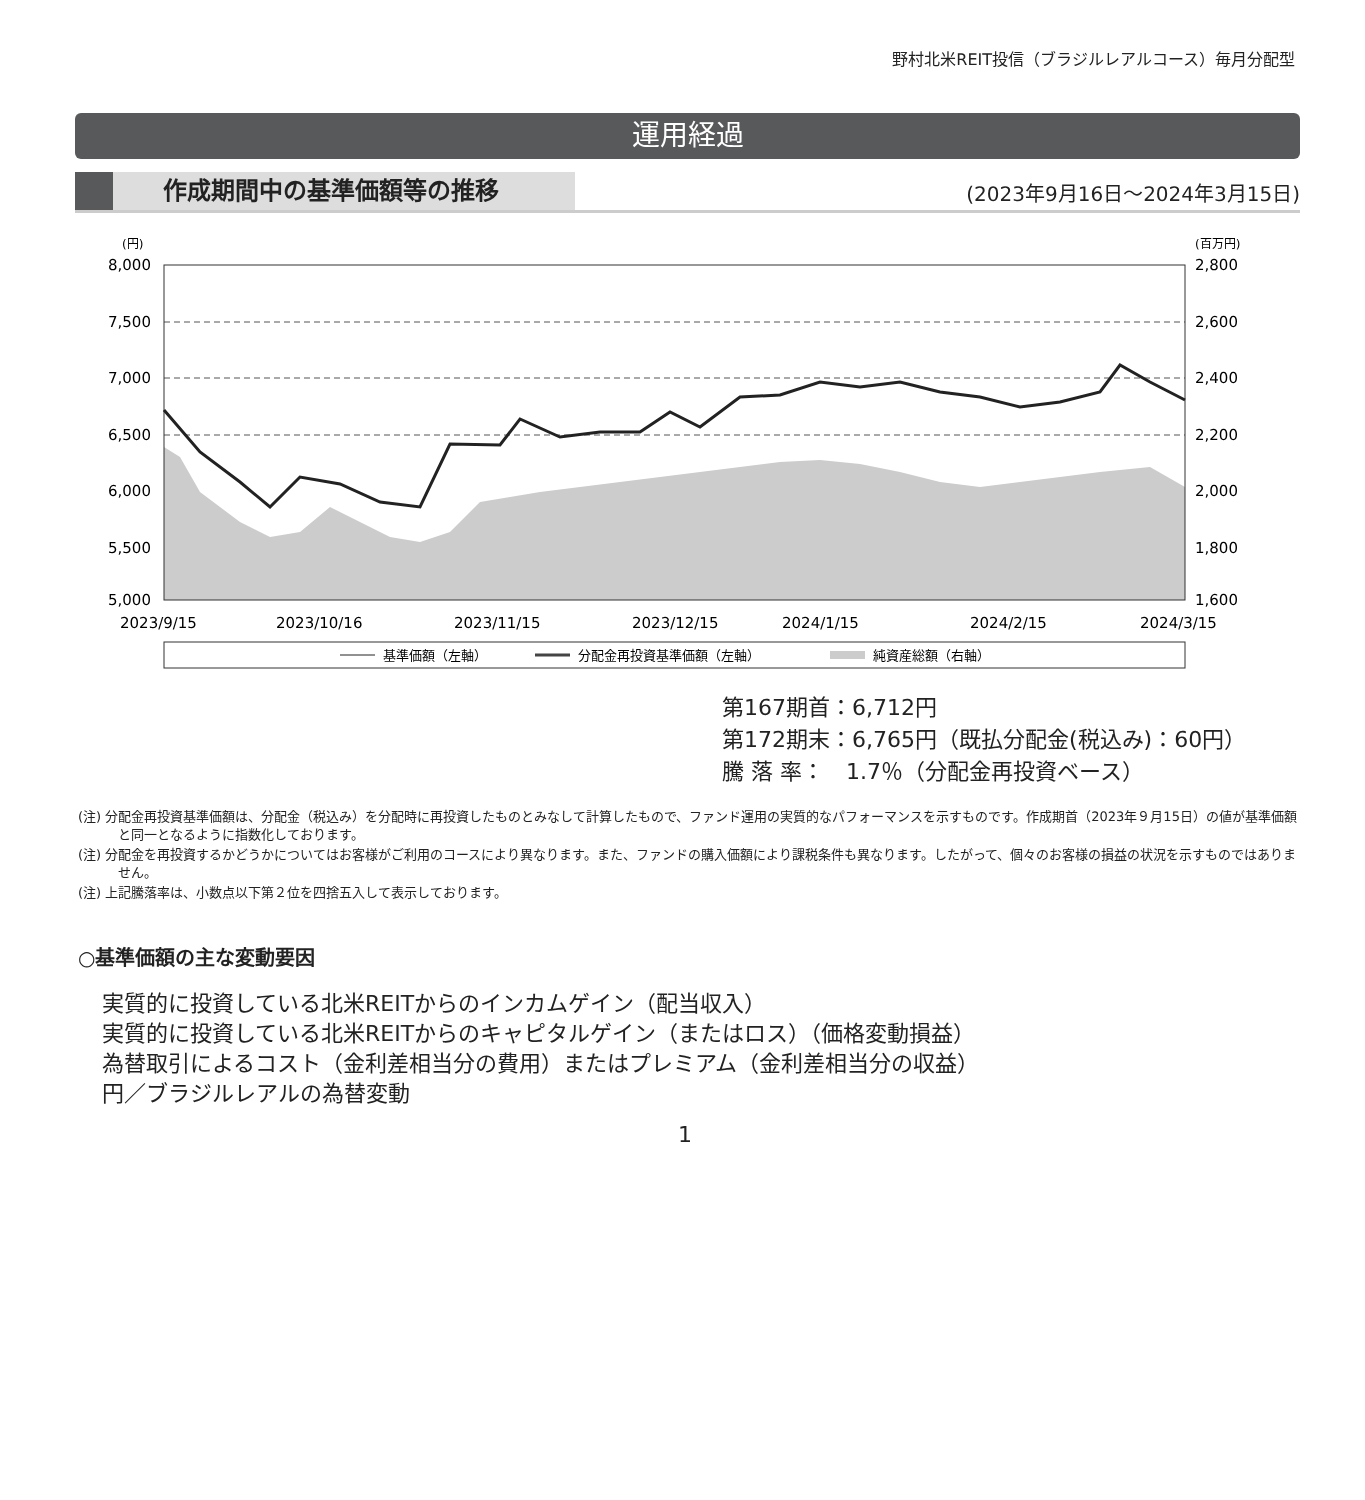野村北米REIT投信（ブラジルレアルコース）毎月分配型
運用経過
作成期間中の基準価額等の推移 (2023年9月16日〜2024年3月15日)
(円)
(百万円)
8,000
7,500
7,000
6,500
6,000
5,500
5,000
2,800
2,600
2,400
2,200
2,000
1,800
1,600
2023/9/15
2023/10/16
2023/11/15
2023/12/15
2024/1/15
2024/2/15
2024/3/15
基準価額（左軸）
分配金再投資基準価額（左軸）
純資産総額（右軸）
第167期首：6,712円
第172期末：6,765円（既払分配金(税込み)：60円）
騰 落 率：　1.7％（分配金再投資ベース）
(注) 分配金再投資基準価額は、分配金（税込み）を分配時に再投資したものとみなして計算したもので、ファンド運用の実質的なパフォーマンスを示すものです。作成期首（2023年９月15日）の値が基準価額と同一となるように指数化しております。
(注) 分配金を再投資するかどうかについてはお客様がご利用のコースにより異なります。また、ファンドの購入価額により課税条件も異なります。したがって、個々のお客様の損益の状況を示すものではありません。
(注) 上記騰落率は、小数点以下第２位を四捨五入して表示しております。
○基準価額の主な変動要因
実質的に投資している北米REITからのインカムゲイン（配当収入）
実質的に投資している北米REITからのキャピタルゲイン（またはロス）（価格変動損益）
為替取引によるコスト（金利差相当分の費用）またはプレミアム（金利差相当分の収益）
円／ブラジルレアルの為替変動
1